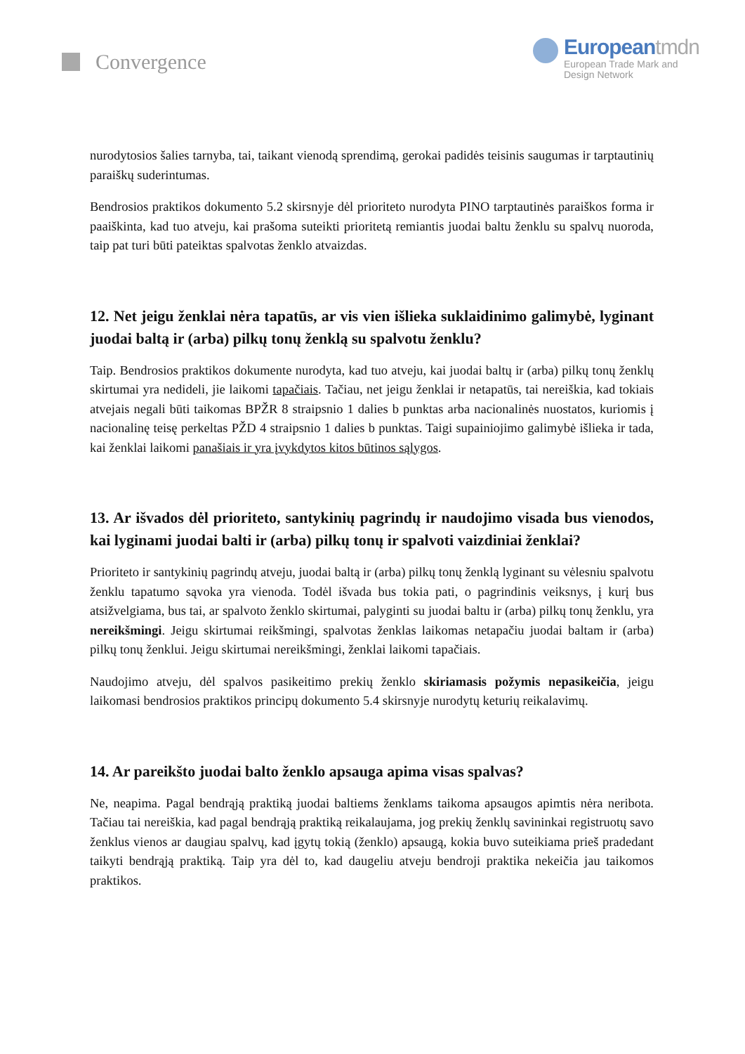Convergence
Europeantmdn
European Trade Mark and
Design Network
nurodytosios šalies tarnyba, tai, taikant vienodą sprendimą, gerokai padidės teisinis saugumas ir tarptautinių paraiškų suderintumas.
Bendrosios praktikos dokumento 5.2 skirsnyje dėl prioriteto nurodyta PINO tarptautinės paraiškos forma ir paaiškinta, kad tuo atveju, kai prašoma suteikti prioritetą remiantis juodai baltu ženklu su spalvų nuoroda, taip pat turi būti pateiktas spalvotas ženklo atvaizdas.
12. Net jeigu ženklai nėra tapatūs, ar vis vien išlieka suklaidinimo galimybė, lyginant juodai baltą ir (arba) pilkų tonų ženklą su spalvotu ženklu?
Taip. Bendrosios praktikos dokumente nurodyta, kad tuo atveju, kai juodai baltų ir (arba) pilkų tonų ženklų skirtumai yra nedideli, jie laikomi tapačiais. Tačiau, net jeigu ženklai ir netapatūs, tai nereiškia, kad tokiais atvejais negali būti taikomas BPŽR 8 straipsnio 1 dalies b punktas arba nacionalinės nuostatos, kuriomis į nacionalinę teisę perkeltas PŽD 4 straipsnio 1 dalies b punktas. Taigi supainiojimo galimybė išlieka ir tada, kai ženklai laikomi panašiais ir yra įvykdytos kitos būtinos sąlygos.
13. Ar išvados dėl prioriteto, santykinių pagrindų ir naudojimo visada bus vienodos, kai lyginami juodai balti ir (arba) pilkų tonų ir spalvoti vaizdiniai ženklai?
Prioriteto ir santykinių pagrindų atveju, juodai baltą ir (arba) pilkų tonų ženklą lyginant su vėlesniu spalvotu ženklu tapatumo sąvoka yra vienoda. Todėl išvada bus tokia pati, o pagrindinis veiksnys, į kurį bus atsižvelgiama, bus tai, ar spalvoto ženklo skirtumai, palyginti su juodai baltu ir (arba) pilkų tonų ženklu, yra nereikšmingi. Jeigu skirtumai reikšmingi, spalvotas ženklas laikomas netapačiu juodai baltam ir (arba) pilkų tonų ženklui. Jeigu skirtumai nereikšmingi, ženklai laikomi tapačiais.
Naudojimo atveju, dėl spalvos pasikeitimo prekių ženklo skiriamasis požymis nepasikeičia, jeigu laikomasi bendrosios praktikos principų dokumento 5.4 skirsnyje nurodytų keturių reikalavimų.
14. Ar pareikšto juodai balto ženklo apsauga apima visas spalvas?
Ne, neapima. Pagal bendrąją praktiką juodai baltiems ženklams taikoma apsaugos apimtis nėra neribota. Tačiau tai nereiškia, kad pagal bendrąją praktiką reikalaujama, jog prekių ženklų savininkai registruotų savo ženklus vienos ar daugiau spalvų, kad įgytų tokią (ženklo) apsaugą, kokia buvo suteikiama prieš pradedant taikyti bendrąją praktiką. Taip yra dėl to, kad daugeliu atveju bendroji praktika nekeičia jau taikomos praktikos.